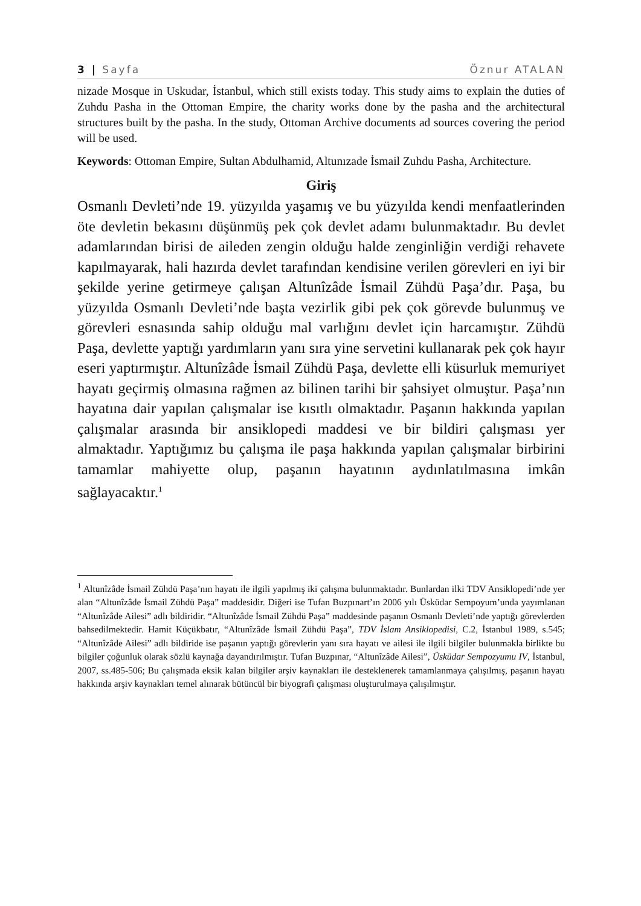3 | Sayfa Öznur ATALAN
nizade Mosque in Uskudar, İstanbul, which still exists today. This study aims to explain the duties of Zuhdu Pasha in the Ottoman Empire, the charity works done by the pasha and the architectural structures built by the pasha. In the study, Ottoman Archive documents ad sources covering the period will be used.
Keywords: Ottoman Empire, Sultan Abdulhamid, Altunızade İsmail Zuhdu Pasha, Architecture.
Giriş
Osmanlı Devleti’nde 19. yüzyılda yaşamış ve bu yüzyılda kendi menfaatlerinden öte devletin bekasını düşünmüş pek çok devlet adamı bulunmaktadır. Bu devlet adamlarından birisi de aileden zengin olduğu halde zenginliğin verdiği rehavete kapılmayarak, hali hazırda devlet tarafından kendisine verilen görevleri en iyi bir şekilde yerine getirmeye çalışan Altunîzâde İsmail Zühdü Paşa’dır. Paşa, bu yüzyılda Osmanlı Devleti’nde başta vezirlik gibi pek çok görevde bulunmuş ve görevleri esnasında sahip olduğu mal varlığını devlet için harcamıştır. Zühdü Paşa, devlette yaptığı yardımların yanı sıra yine servetini kullanarak pek çok hayır eseri yaptırmıştır. Altunîzâde İsmail Zühdü Paşa, devlette elli küsurluk memuriyet hayatı geçirmiş olmasına rağmen az bilinen tarihi bir şahsiyet olmuştur. Paşa’nın hayatına dair yapılan çalışmalar ise kısıtlı olmaktadır. Paşanın hakkında yapılan çalışmalar arasında bir ansiklopedi maddesi ve bir bildiri çalışması yer almaktadır. Yaptığımız bu çalışma ile paşa hakkında yapılan çalışmalar birbirini tamamlar mahiyette olup, paşanın hayatının aydınlatılmasına imkân sağlayacaktır.<sup>1</sup>
<sup>1</sup> Altunîzâde İsmail Zühdü Paşa’nın hayatı ile ilgili yapılmış iki çalışma bulunmaktadır. Bunlardan ilki TDV Ansiklopedi’nde yer alan “Altunîzâde İsmail Zühdü Paşa” maddesidir. Diğeri ise Tufan Buzpınart’ın 2006 yılı Üsküdar Sempoyum’unda yayımlanan “Altunîzâde Ailesi” adlı bildiridir. “Altunîzâde İsmail Zühdü Paşa” maddesinde paşanın Osmanlı Devleti’nde yaptığı görevlerden bahsedilmektedir. Hamit Küçükbatır, “Altunîzâde İsmail Zühdü Paşa”, TDV İslam Ansiklopedisi, C.2, İstanbul 1989, s.545; “Altunîzâde Ailesi” adlı bildiride ise paşanın yaptığı görevlerin yanı sıra hayatı ve ailesi ile ilgili bilgiler bulunmakla birlikte bu bilgiler çoğunluk olarak sözlü kaynağa dayandırılmıştır. Tufan Buzpınar, “Altunîzâde Ailesi”, Üsküdar Sempozyumu IV, İstanbul, 2007, ss.485-506; Bu çalışmada eksik kalan bilgiler arşiv kaynakları ile desteklenerek tamamlanmaya çalışılmış, paşanın hayatı hakkında arşiv kaynakları temel alınarak bütüncül bir biyografi çalışması oluşturulmaya çalışılmıştır.